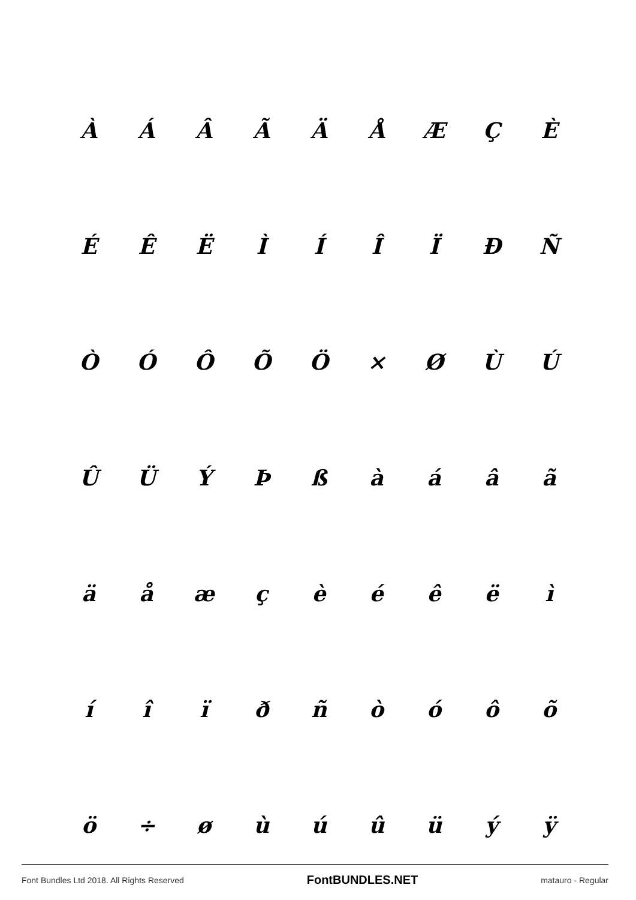| À | Á | Â | Ã | Ä | Å | Æ | Ç | È |
| É | Ê | Ë | Ì | Í | Î | Ï | Ð | Ñ |
| Ò | Ó | Ô | Õ | Ö | × | Ø | Ù | Ú |
| Û | Ü | Ý | Þ | ß | à | á | â | ã |
| ä | å | æ | ç | è | é | ê | ë | ì |
| í | î | ï | ð | ñ | ò | ó | ô | õ |
| ö | ÷ | ø | ù | ú | û | ü | ý | ÿ |
Font Bundles Ltd 2018. All Rights Reserved FontBUNDLES.NET matauro - Regular